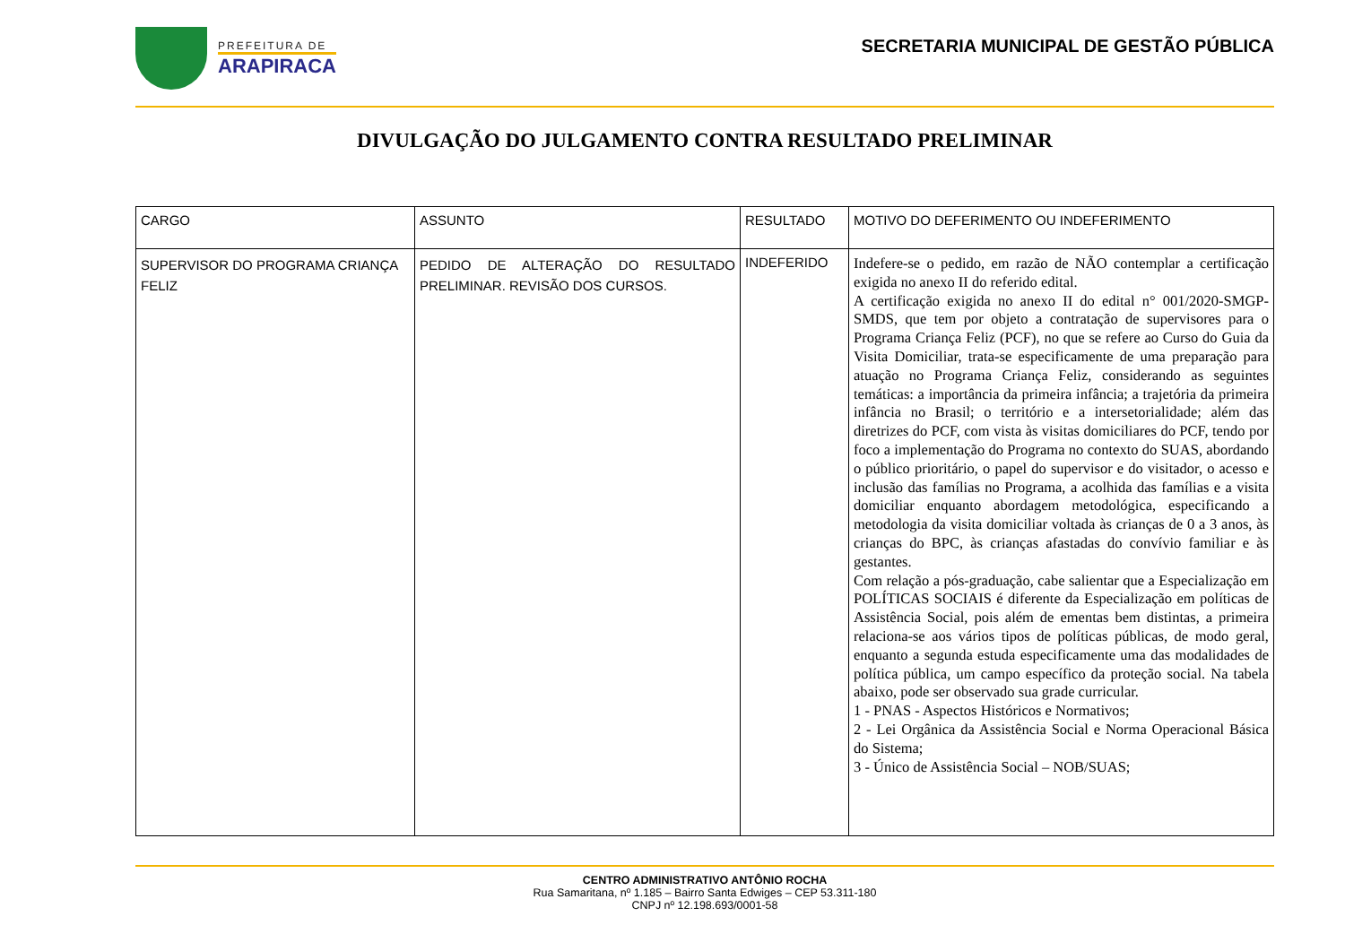PREFEITURA DE
ARAPIRACA
SECRETARIA MUNICIPAL DE GESTÃO PÚBLICA
DIVULGAÇÃO DO JULGAMENTO CONTRA RESULTADO PRELIMINAR
| CARGO | ASSUNTO | RESULTADO | MOTIVO DO DEFERIMENTO OU INDEFERIMENTO |
| SUPERVISOR DO PROGRAMA CRIANÇA FELIZ | PEDIDO DE ALTERAÇÃO DO RESULTADO PRELIMINAR. REVISÃO DOS CURSOS. | INDEFERIDO | Indefere-se o pedido, em razão de NÃO contemplar a certificação exigida no anexo II do referido edital. A certificação exigida no anexo II do edital n° 001/2020-SMGP-SMDS, que tem por objeto a contratação de supervisores para o Programa Criança Feliz (PCF), no que se refere ao Curso do Guia da Visita Domiciliar, trata-se especificamente de uma preparação para atuação no Programa Criança Feliz, considerando as seguintes temáticas: a importância da primeira infância; a trajetória da primeira infância no Brasil; o território e a intersetorialidade; além das diretrizes do PCF, com vista às visitas domiciliares do PCF, tendo por foco a implementação do Programa no contexto do SUAS, abordando o público prioritário, o papel do supervisor e do visitador, o acesso e inclusão das famílias no Programa, a acolhida das famílias e a visita domiciliar enquanto abordagem metodológica, especificando a metodologia da visita domiciliar voltada às crianças de 0 a 3 anos, às crianças do BPC, às crianças afastadas do convívio familiar e às gestantes. Com relação a pós-graduação, cabe salientar que a Especialização em POLÍTICAS SOCIAIS é diferente da Especialização em políticas de Assistência Social, pois além de ementas bem distintas, a primeira relaciona-se aos vários tipos de políticas públicas, de modo geral, enquanto a segunda estuda especificamente uma das modalidades de política pública, um campo específico da proteção social. Na tabela abaixo, pode ser observado sua grade curricular. 1 - PNAS - Aspectos Históricos e Normativos; 2 - Lei Orgânica da Assistência Social e Norma Operacional Básica do Sistema; 3 - Único de Assistência Social – NOB/SUAS; |
CENTRO ADMINISTRATIVO ANTÔNIO ROCHA
Rua Samaritana, nº 1.185 – Bairro Santa Edwiges – CEP 53.311-180
CNPJ nº 12.198.693/0001-58